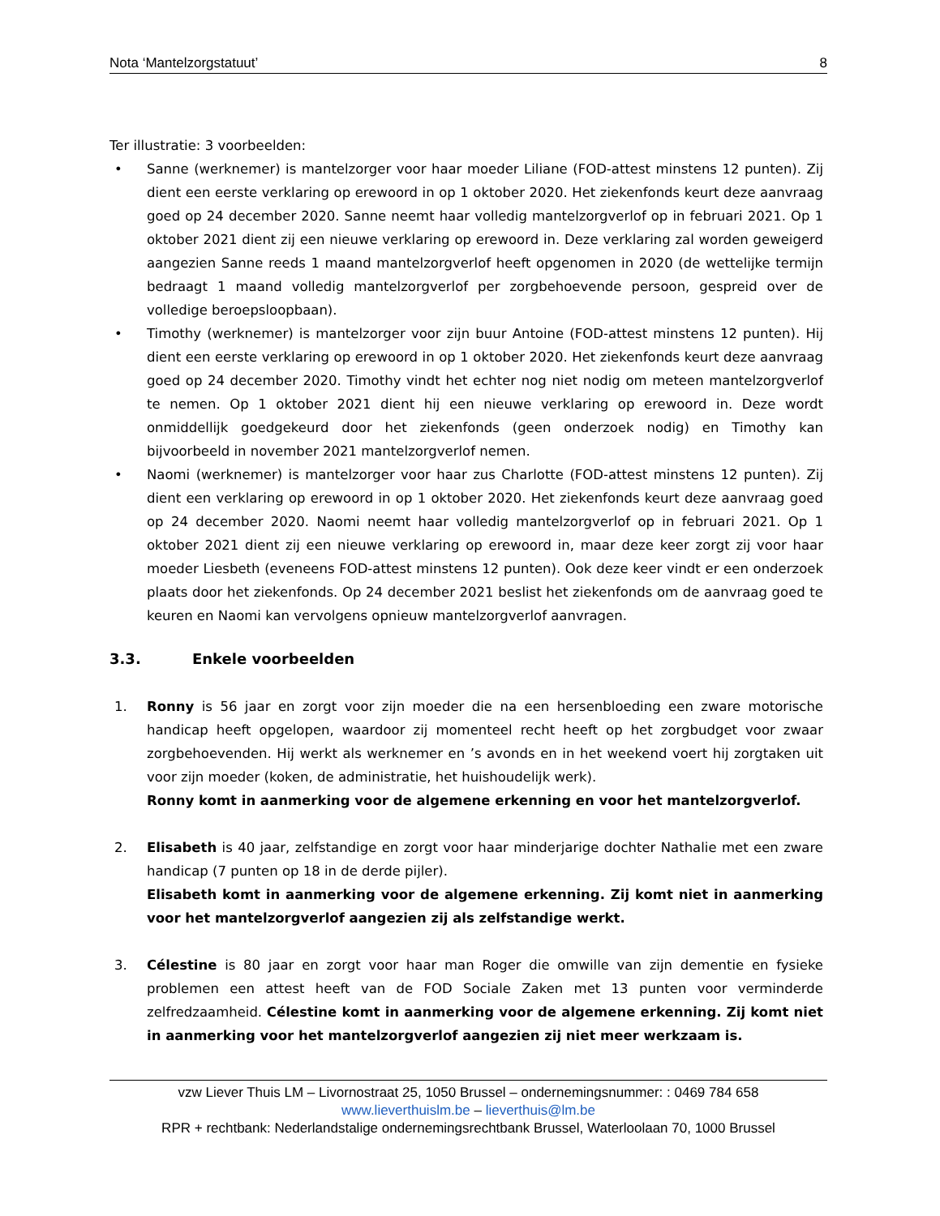Nota ‘Mantelzorgstatuut’ 8
Ter illustratie: 3 voorbeelden:
• Sanne (werknemer) is mantelzorger voor haar moeder Liliane (FOD-attest minstens 12 punten). Zij dient een eerste verklaring op erewoord in op 1 oktober 2020. Het ziekenfonds keurt deze aanvraag goed op 24 december 2020. Sanne neemt haar volledig mantelzorgverlof op in februari 2021. Op 1 oktober 2021 dient zij een nieuwe verklaring op erewoord in. Deze verklaring zal worden geweigerd aangezien Sanne reeds 1 maand mantelzorgverlof heeft opgenomen in 2020 (de wettelijke termijn bedraagt 1 maand volledig mantelzorgverlof per zorgbehoevende persoon, gespreid over de volledige beroepsloopbaan).
• Timothy (werknemer) is mantelzorger voor zijn buur Antoine (FOD-attest minstens 12 punten). Hij dient een eerste verklaring op erewoord in op 1 oktober 2020. Het ziekenfonds keurt deze aanvraag goed op 24 december 2020. Timothy vindt het echter nog niet nodig om meteen mantelzorgverlof te nemen. Op 1 oktober 2021 dient hij een nieuwe verklaring op erewoord in. Deze wordt onmiddellijk goedgekeurd door het ziekenfonds (geen onderzoek nodig) en Timothy kan bijvoorbeeld in november 2021 mantelzorgverlof nemen.
• Naomi (werknemer) is mantelzorger voor haar zus Charlotte (FOD-attest minstens 12 punten). Zij dient een verklaring op erewoord in op 1 oktober 2020. Het ziekenfonds keurt deze aanvraag goed op 24 december 2020. Naomi neemt haar volledig mantelzorgverlof op in februari 2021. Op 1 oktober 2021 dient zij een nieuwe verklaring op erewoord in, maar deze keer zorgt zij voor haar moeder Liesbeth (eveneens FOD-attest minstens 12 punten). Ook deze keer vindt er een onderzoek plaats door het ziekenfonds. Op 24 december 2021 beslist het ziekenfonds om de aanvraag goed te keuren en Naomi kan vervolgens opnieuw mantelzorgverlof aanvragen.
3.3. Enkele voorbeelden
1. Ronny is 56 jaar en zorgt voor zijn moeder die na een hersenbloeding een zware motorische handicap heeft opgelopen, waardoor zij momenteel recht heeft op het zorgbudget voor zwaar zorgbehoevenden. Hij werkt als werknemer en ’s avonds en in het weekend voert hij zorgtaken uit voor zijn moeder (koken, de administratie, het huishoudelijk werk).
Ronny komt in aanmerking voor de algemene erkenning en voor het mantelzorgverlof.
2. Elisabeth is 40 jaar, zelfstandige en zorgt voor haar minderjarige dochter Nathalie met een zware handicap (7 punten op 18 in de derde pijler).
Elisabeth komt in aanmerking voor de algemene erkenning. Zij komt niet in aanmerking voor het mantelzorgverlof aangezien zij als zelfstandige werkt.
3. Célestine is 80 jaar en zorgt voor haar man Roger die omwille van zijn dementie en fysieke problemen een attest heeft van de FOD Sociale Zaken met 13 punten voor verminderde zelfredzaamheid. Célestine komt in aanmerking voor de algemene erkenning. Zij komt niet in aanmerking voor het mantelzorgverlof aangezien zij niet meer werkzaam is.
vzw Liever Thuis LM – Livornostraat 25, 1050 Brussel – ondernemingsnummer: : 0469 784 658
www.lieverthuislm.be – lieverthuis@lm.be
RPR + rechtbank: Nederlandstalige ondernemingsrechtbank Brussel, Waterloolaan 70, 1000 Brussel